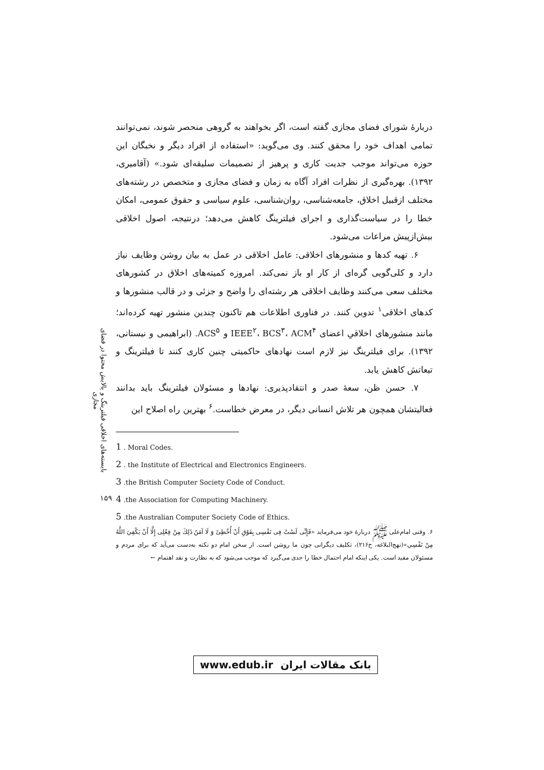بایسته‌های اخلاقی فیلترینگ و پالایش محتوا در فضای مجازی
۱۵۹
دربارهٔ شورای فضای مجازی گفته است، اگر بخواهند به گروهی منحصر شوند، نمی‌توانند تمامی اهداف خود را محقق کنند. وی می‌گوید: «استفاده از افراد دیگر و نخبگان این حوزه می‌تواند موجب جدیت کاری و پرهیز از تصمیمات سلیقه‌ای شود.» (آقامیری، ۱۳۹۲). بهره‌گیری از نظرات افراد آگاه به زمان و فضای مجازی و متخصص در رشته‌های مختلف ازقبیل اخلاق، جامعه‌شناسی، روان‌شناسی، علوم سیاسی و حقوق عمومی، امکان خطا را در سیاست‌گذاری و اجرای فیلترینگ کاهش می‌دهد؛ درنتیجه، اصول اخلاقی بیش‌ازپیش مراعات می‌شود.
۶. تهیه کدها و منشورهای اخلاقی: عامل اخلاقی در عمل به بیان روشن وظایف نیاز دارد و کلی‌گویی گره‌ای از کار او باز نمی‌کند. امروزه کمیته‌های اخلاق در کشورهای مختلف سعی می‌کنند وظایف اخلاقی هر رشته‌ای را واضح و جزئی و در قالب منشورها و کدهای اخلاقی<sup>۱</sup> تدوین کنند. در فناوری اطلاعات هم تاکنون چندین منشور تهیه کرده‌اند؛ مانند منشورهای اخلاقیِ اعضای IEEE<sup>۲</sup>، BCS<sup>۳</sup>، ACM<sup>۴</sup> و ACS<sup>۵</sup>. (ابراهیمی و نیستانی، ۱۳۹۲). برای فیلترینگ نیز لازم است نهادهای حاکمیتی چنین کاری کنند تا فیلترینگ و تبعاتش کاهش یابد.
۷. حسن ظن، سعهٔ صدر و انتقادپذیری: نهادها و مسئولان فیلترینگ باید بدانند فعالیتشان همچون هر تلاش انسانی دیگر، در معرض خطاست.<sup>۶</sup> بهترین راه اصلاح این
1 . Moral Codes.
2 . the Institute of Electrical and Electronics Engineers.
3 .the British Computer Society Code of Conduct.
4 .the Association for Computing Machinery.
5 .the Australian Computer Society Code of Ethics.
۶. وقتی امام‌علی ﷺ دربارهٔ خود می‌فرماید «فَإِنِّی لَسْتُ فِی نَفْسِی بِفَوْقِ أَنْ أُخْطِئَ وَ لَا آمَنُ ذَلِكَ مِنْ فِعْلِی إِلَّا أَنْ يَكْفِيَ اللَّهُ مِنْ نَفْسِي»(نهج‌البلاغه، خ۲۱۶)، تکلیف دیگرانی چون ما روشن است. از سخن امام دو نکته به‌دست می‌آید که برای مردم و مسئولان مفید است. یکی اینکه امام احتمال خطا را جدی می‌گیرد که موجب می‌شود که به نظارت و نقد اهتمام ←
www.edub.ir بانک مقالات ایران